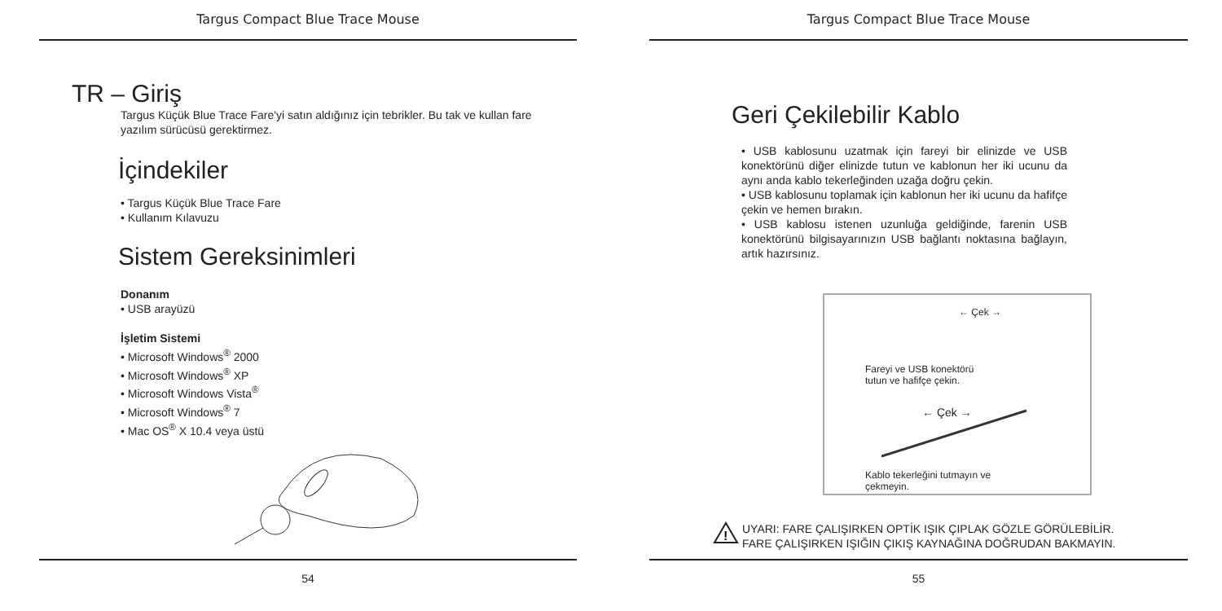Targus Compact Blue Trace Mouse
TR – Giriş
Targus Küçük Blue Trace Fare'yi satın aldığınız için tebrikler. Bu tak ve kullan fare yazılım sürücüsü gerektirmez.
İçindekiler
• Targus Küçük Blue Trace Fare
• Kullanım Kılavuzu
Sistem Gereksinimleri
Donanım
• USB arayüzü
İşletim Sistemi
• Microsoft Windows<sup>®</sup> 2000
• Microsoft Windows<sup>®</sup> XP
• Microsoft Windows Vista<sup>®</sup>
• Microsoft Windows<sup>®</sup> 7
• Mac OS<sup>®</sup> X 10.4 veya üstü
54
Targus Compact Blue Trace Mouse
Geri Çekilebilir Kablo
• USB kablosunu uzatmak için fareyi bir elinizde ve USB konektörünü diğer elinizde tutun ve kablonun her iki ucunu da aynı anda kablo tekerleğinden uzağa doğru çekin.
• USB kablosunu toplamak için kablonun her iki ucunu da hafifçe çekin ve hemen bırakın.
• USB kablosu istenen uzunluğa geldiğinde, farenin USB konektörünü bilgisayarınızın USB bağlantı noktasına bağlayın, artık hazırsınız.
← Çek →
Fareyi ve USB konektörü
tutun ve hafifçe çekin.
← Çek →
Kablo tekerleğini tutmayın ve
çekmeyin.
!
UYARI: FARE ÇALIŞIRKEN OPTİK IŞIK ÇIPLAK GÖZLE GÖRÜLEBİLİR. FARE ÇALIŞIRKEN IŞIĞIN ÇIKIŞ KAYNAĞINA DOĞRUDAN BAKMAYIN.
55